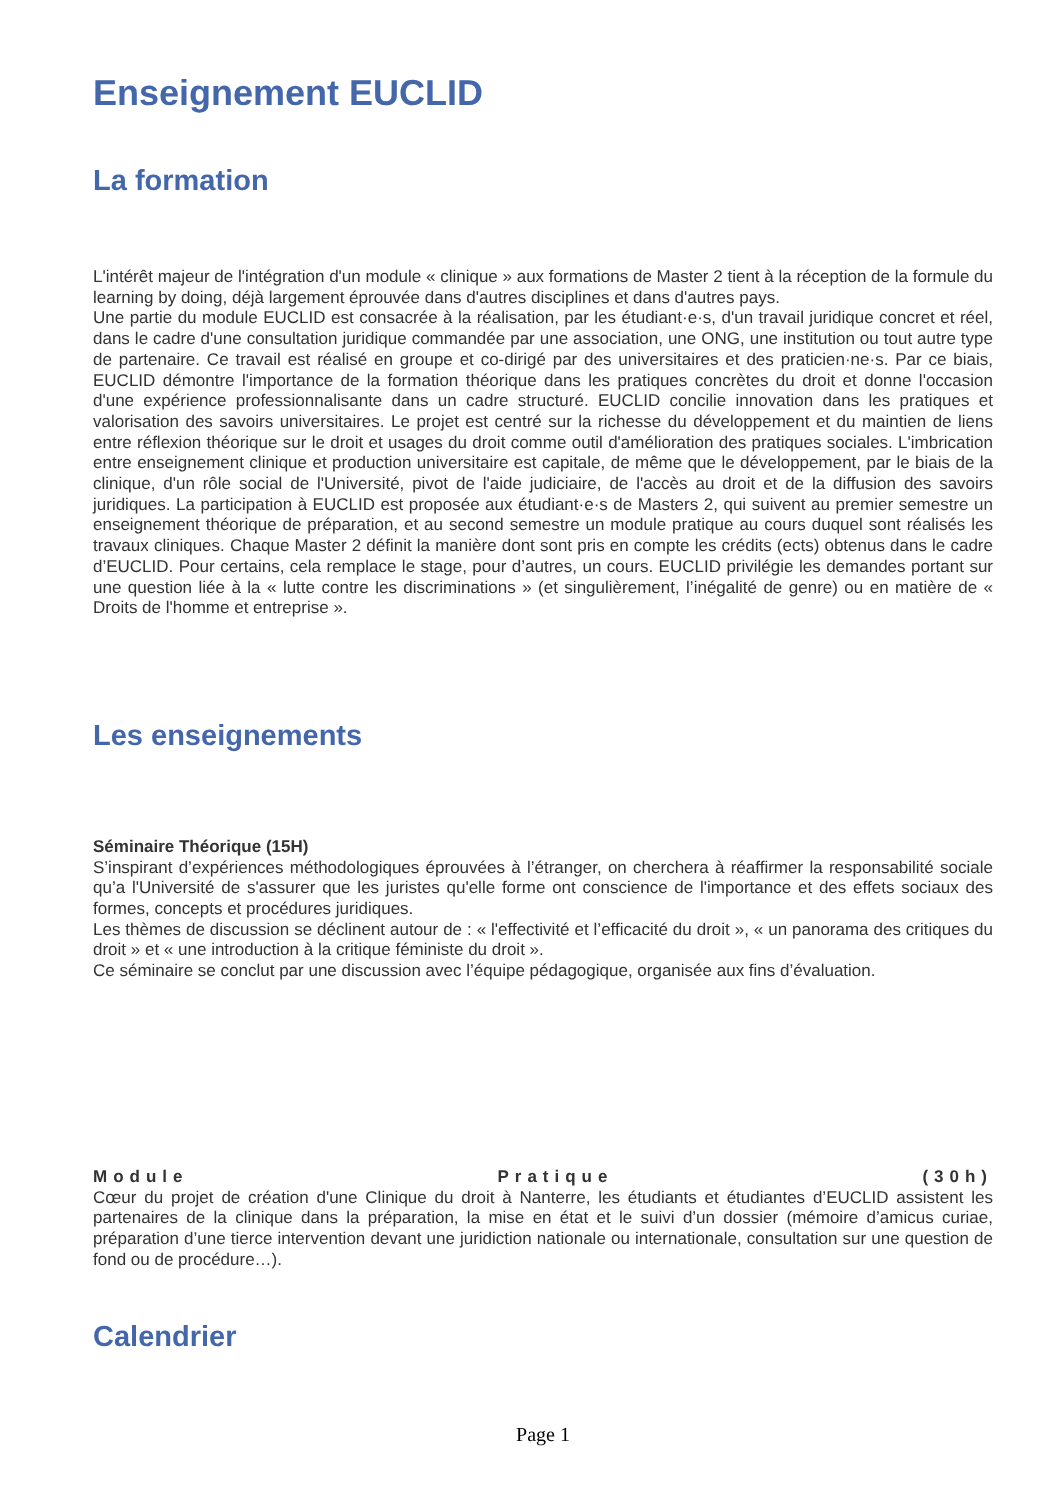Enseignement EUCLID
La formation
L'intérêt majeur de l'intégration d'un module « clinique » aux formations de Master 2 tient à la réception de la formule du learning by doing, déjà largement éprouvée dans d'autres disciplines et dans d'autres pays.
Une partie du module EUCLID est consacrée à la réalisation, par les étudiant·e·s, d'un travail juridique concret et réel, dans le cadre d'une consultation juridique commandée par une association, une ONG, une institution ou tout autre type de partenaire. Ce travail est réalisé en groupe et co-dirigé par des universitaires et des praticien·ne·s. Par ce biais, EUCLID démontre l'importance de la formation théorique dans les pratiques concrètes du droit et donne l'occasion d'une expérience professionnalisante dans un cadre structuré. EUCLID concilie innovation dans les pratiques et valorisation des savoirs universitaires. Le projet est centré sur la richesse du développement et du maintien de liens entre réflexion théorique sur le droit et usages du droit comme outil d'amélioration des pratiques sociales. L'imbrication entre enseignement clinique et production universitaire est capitale, de même que le développement, par le biais de la clinique, d'un rôle social de l'Université, pivot de l'aide judiciaire, de l'accès au droit et de la diffusion des savoirs juridiques. La participation à EUCLID est proposée aux étudiant·e·s de Masters 2, qui suivent au premier semestre un enseignement théorique de préparation, et au second semestre un module pratique au cours duquel sont réalisés les travaux cliniques. Chaque Master 2 définit la manière dont sont pris en compte les crédits (ects) obtenus dans le cadre d’EUCLID. Pour certains, cela remplace le stage, pour d’autres, un cours. EUCLID privilégie les demandes portant sur une question liée à la « lutte contre les discriminations » (et singulièrement, l’inégalité de genre) ou en matière de « Droits de l'homme et entreprise ».
Les enseignements
Séminaire Théorique (15H)
S’inspirant d’expériences méthodologiques éprouvées à l’étranger, on cherchera à réaffirmer la responsabilité sociale qu’a l'Université de s'assurer que les juristes qu'elle forme ont conscience de l'importance et des effets sociaux des formes, concepts et procédures juridiques.
Les thèmes de discussion se déclinent autour de : « l'effectivité et l’efficacité du droit », « un panorama des critiques du droit » et « une introduction à la critique féministe du droit ».
Ce séminaire se conclut par une discussion avec l’équipe pédagogique, organisée aux fins d’évaluation.
Module Pratique (30h)
Cœur du projet de création d'une Clinique du droit à Nanterre, les étudiants et étudiantes d’EUCLID assistent les partenaires de la clinique dans la préparation, la mise en état et le suivi d’un dossier (mémoire d’amicus curiae, préparation d’une tierce intervention devant une juridiction nationale ou internationale, consultation sur une question de fond ou de procédure…).
Calendrier
Page 1